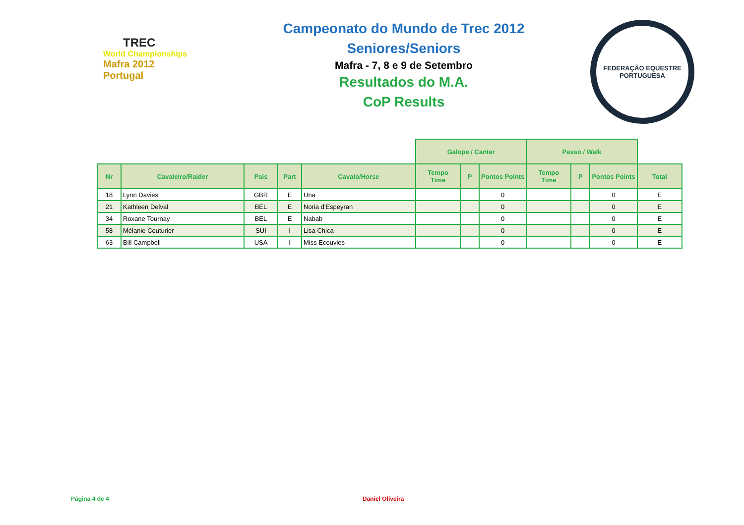TREC
World Championships
Mafra 2012 Portugal
Campeonato do Mundo de Trec 2012
Seniores/Seniors
Mafra - 7, 8 e 9 de Setembro
Resultados do M.A.
CoP Results
FEDERAÇÃO EQUESTRE PORTUGUESA
| | | | | | Galope / Canter | | | Passo / Walk | | | |
| --- | --- | --- | --- | --- | --- | --- | --- | --- | --- | --- | --- |
| Nr | Cavaleiro/Raider | Pais | Part | Cavalo/Horse | Tempo Time | P | Pontos Points | Tempo Time | P | Pontos Points | Total |
| 18 | Lynn Davies | GBR | E | Una | | | 0 | | | 0 | E |
| 21 | Kathleen Delval | BEL | E | Noria d'Espeyran | | | 0 | | | 0 | E |
| 34 | Roxane Tournay | BEL | E | Nabab | | | 0 | | | 0 | E |
| 58 | Mélanie Couturier | SUI | I | Lisa Chica | | | 0 | | | 0 | E |
| 63 | Bill Campbell | USA | I | Miss Ecouvies | | | 0 | | | 0 | E |
Página 4 de 4 Daniel Oliveira